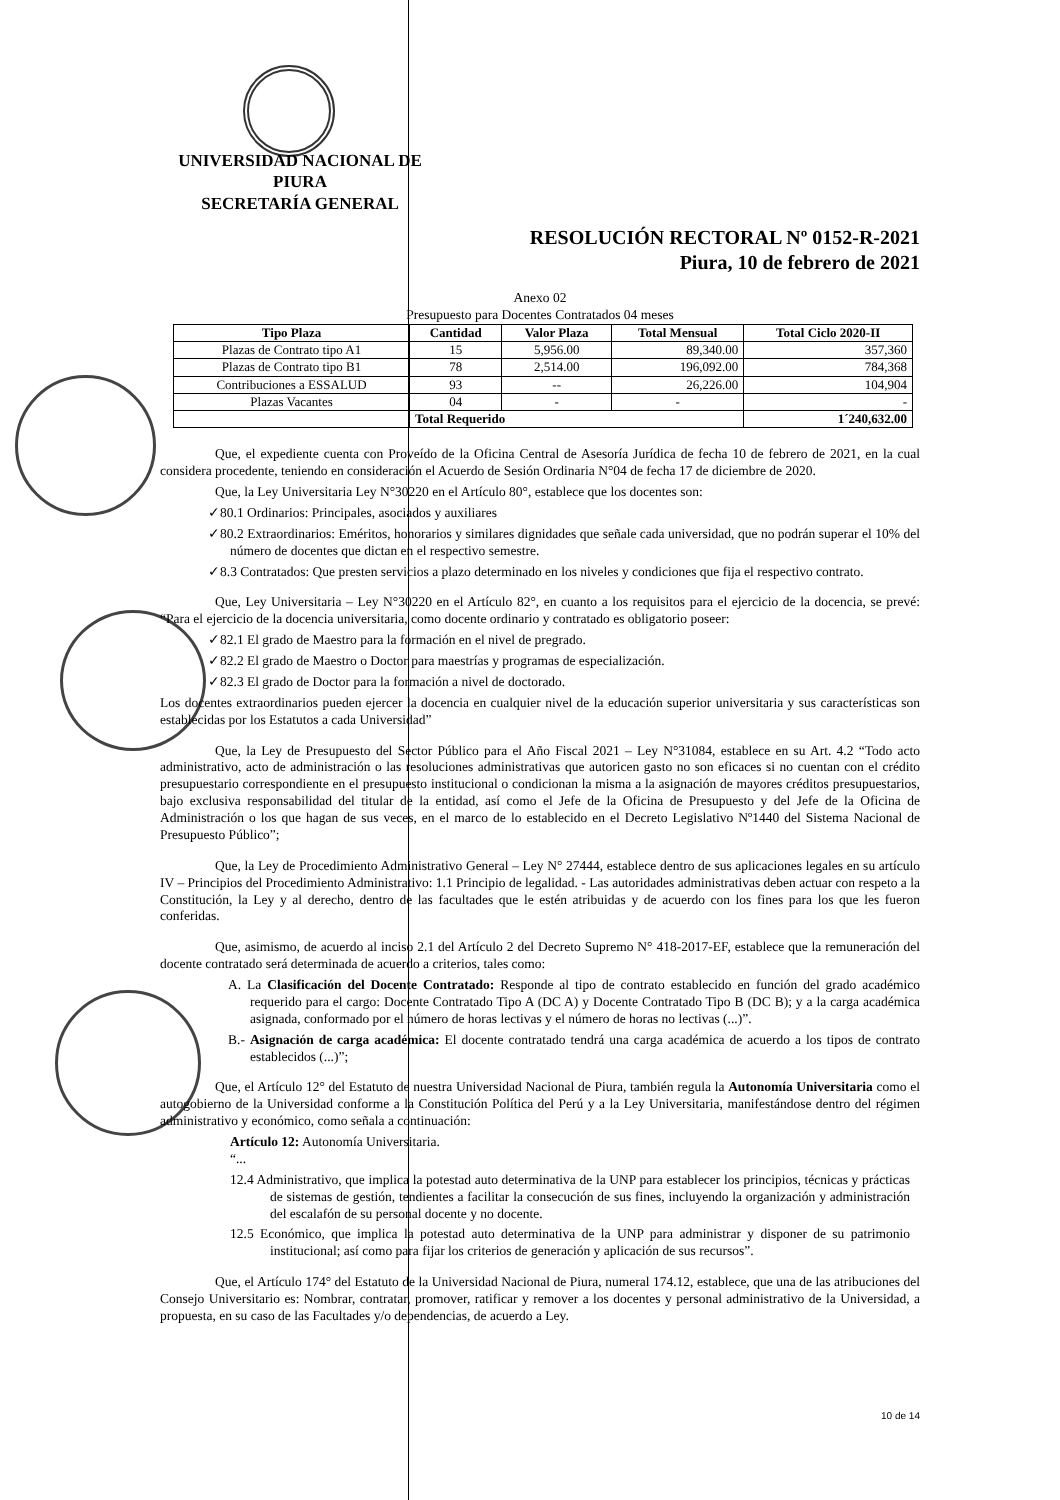UNIVERSIDAD NACIONAL DE PIURA
SECRETARÍA GENERAL
RESOLUCIÓN RECTORAL Nº 0152-R-2021
Piura, 10 de febrero de 2021
Anexo 02
Presupuesto para Docentes Contratados 04 meses
| Tipo Plaza | Cantidad | Valor Plaza | Total Mensual | Total Ciclo 2020-II |
| --- | --- | --- | --- | --- |
| Plazas de Contrato tipo A1 | 15 | 5,956.00 | 89,340.00 | 357,360 |
| Plazas de Contrato tipo B1 | 78 | 2,514.00 | 196,092.00 | 784,368 |
| Contribuciones a ESSALUD | 93 | -- | 26,226.00 | 104,904 |
| Plazas Vacantes | 04 | - | - | - |
| | Total Requerido | | | 1´240,632.00 |
Que, el expediente cuenta con Proveído de la Oficina Central de Asesoría Jurídica de fecha 10 de febrero de 2021, en la cual considera procedente, teniendo en consideración el Acuerdo de Sesión Ordinaria N°04 de fecha 17 de diciembre de 2020.
Que, la Ley Universitaria Ley N°30220 en el Artículo 80°, establece que los docentes son:
✓80.1 Ordinarios: Principales, asociados y auxiliares
✓80.2 Extraordinarios: Eméritos, honorarios y similares dignidades que señale cada universidad, que no podrán superar el 10% del número de docentes que dictan en el respectivo semestre.
✓8.3 Contratados: Que presten servicios a plazo determinado en los niveles y condiciones que fija el respectivo contrato.
Que, Ley Universitaria – Ley N°30220 en el Artículo 82°, en cuanto a los requisitos para el ejercicio de la docencia, se prevé: “Para el ejercicio de la docencia universitaria, como docente ordinario y contratado es obligatorio poseer:
✓82.1 El grado de Maestro para la formación en el nivel de pregrado.
✓82.2 El grado de Maestro o Doctor para maestrías y programas de especialización.
✓82.3 El grado de Doctor para la formación a nivel de doctorado.
Los docentes extraordinarios pueden ejercer la docencia en cualquier nivel de la educación superior universitaria y sus características son establecidas por los Estatutos a cada Universidad”
Que, la Ley de Presupuesto del Sector Público para el Año Fiscal 2021 – Ley N°31084, establece en su Art. 4.2 “Todo acto administrativo, acto de administración o las resoluciones administrativas que autoricen gasto no son eficaces si no cuentan con el crédito presupuestario correspondiente en el presupuesto institucional o condicionan la misma a la asignación de mayores créditos presupuestarios, bajo exclusiva responsabilidad del titular de la entidad, así como el Jefe de la Oficina de Presupuesto y del Jefe de la Oficina de Administración o los que hagan de sus veces, en el marco de lo establecido en el Decreto Legislativo Nº1440 del Sistema Nacional de Presupuesto Público”;
Que, la Ley de Procedimiento Administrativo General – Ley N° 27444, establece dentro de sus aplicaciones legales en su artículo IV – Principios del Procedimiento Administrativo: 1.1 Principio de legalidad. - Las autoridades administrativas deben actuar con respeto a la Constitución, la Ley y al derecho, dentro de las facultades que le estén atribuidas y de acuerdo con los fines para los que les fueron conferidas.
Que, asimismo, de acuerdo al inciso 2.1 del Artículo 2 del Decreto Supremo N° 418-2017-EF, establece que la remuneración del docente contratado será determinada de acuerdo a criterios, tales como:
A. La Clasificación del Docente Contratado: Responde al tipo de contrato establecido en función del grado académico requerido para el cargo: Docente Contratado Tipo A (DC A) y Docente Contratado Tipo B (DC B); y a la carga académica asignada, conformado por el número de horas lectivas y el número de horas no lectivas (...)”.
B.- Asignación de carga académica: El docente contratado tendrá una carga académica de acuerdo a los tipos de contrato establecidos (...)”;
Que, el Artículo 12° del Estatuto de nuestra Universidad Nacional de Piura, también regula la Autonomía Universitaria como el autogobierno de la Universidad conforme a la Constitución Política del Perú y a la Ley Universitaria, manifestándose dentro del régimen administrativo y económico, como señala a continuación:
Artículo 12: Autonomía Universitaria.
“...
12.4 Administrativo, que implica la potestad auto determinativa de la UNP para establecer los principios, técnicas y prácticas de sistemas de gestión, tendientes a facilitar la consecución de sus fines, incluyendo la organización y administración del escalafón de su personal docente y no docente.
12.5 Económico, que implica la potestad auto determinativa de la UNP para administrar y disponer de su patrimonio institucional; así como para fijar los criterios de generación y aplicación de sus recursos”.
Que, el Artículo 174° del Estatuto de la Universidad Nacional de Piura, numeral 174.12, establece, que una de las atribuciones del Consejo Universitario es: Nombrar, contratar, promover, ratificar y remover a los docentes y personal administrativo de la Universidad, a propuesta, en su caso de las Facultades y/o dependencias, de acuerdo a Ley.
10 de 14